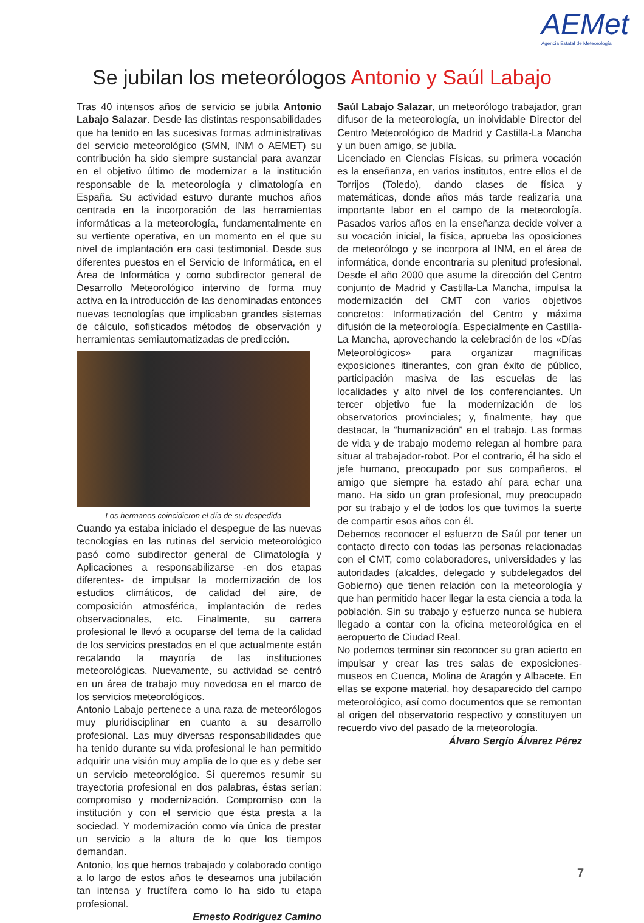AEMet
Agencia Estatal de Meteorología
Se jubilan los meteorólogos Antonio y Saúl Labajo
Tras 40 intensos años de servicio se jubila Antonio Labajo Salazar. Desde las distintas responsabilidades que ha tenido en las sucesivas formas administrativas del servicio meteorológico (SMN, INM o AEMET) su contribución ha sido siempre sustancial para avanzar en el objetivo último de modernizar a la institución responsable de la meteorología y climatología en España. Su actividad estuvo durante muchos años centrada en la incorporación de las herramientas informáticas a la meteorología, fundamentalmente en su vertiente operativa, en un momento en el que su nivel de implantación era casi testimonial. Desde sus diferentes puestos en el Servicio de Informática, en el Área de Informática y como subdirector general de Desarrollo Meteorológico intervino de forma muy activa en la introducción de las denominadas entonces nuevas tecnologías que implicaban grandes sistemas de cálculo, sofisticados métodos de observación y herramientas semiautomatizadas de predicción.
Los hermanos coincidieron el día de su despedida
Cuando ya estaba iniciado el despegue de las nuevas tecnologías en las rutinas del servicio meteorológico pasó como subdirector general de Climatología y Aplicaciones a responsabilizarse -en dos etapas diferentes- de impulsar la modernización de los estudios climáticos, de calidad del aire, de composición atmosférica, implantación de redes observacionales, etc. Finalmente, su carrera profesional le llevó a ocuparse del tema de la calidad de los servicios prestados en el que actualmente están recalando la mayoría de las instituciones meteorológicas. Nuevamente, su actividad se centró en un área de trabajo muy novedosa en el marco de los servicios meteorológicos.
Antonio Labajo pertenece a una raza de meteorólogos muy pluridisciplinar en cuanto a su desarrollo profesional. Las muy diversas responsabilidades que ha tenido durante su vida profesional le han permitido adquirir una visión muy amplia de lo que es y debe ser un servicio meteorológico. Si queremos resumir su trayectoria profesional en dos palabras, éstas serían: compromiso y modernización. Compromiso con la institución y con el servicio que ésta presta a la sociedad. Y modernización como vía única de prestar un servicio a la altura de lo que los tiempos demandan.
Antonio, los que hemos trabajado y colaborado contigo a lo largo de estos años te deseamos una jubilación tan intensa y fructífera como lo ha sido tu etapa profesional.
Ernesto Rodríguez Camino
Saúl Labajo Salazar, un meteorólogo trabajador, gran difusor de la meteorología, un inolvidable Director del Centro Meteorológico de Madrid y Castilla-La Mancha y un buen amigo, se jubila.
Licenciado en Ciencias Físicas, su primera vocación es la enseñanza, en varios institutos, entre ellos el de Torrijos (Toledo), dando clases de física y matemáticas, donde años más tarde realizaría una importante labor en el campo de la meteorología. Pasados varios años en la enseñanza decide volver a su vocación inicial, la física, aprueba las oposiciones de meteorólogo y se incorpora al INM, en el área de informática, donde encontraría su plenitud profesional. Desde el año 2000 que asume la dirección del Centro conjunto de Madrid y Castilla-La Mancha, impulsa la modernización del CMT con varios objetivos concretos: Informatización del Centro y máxima difusión de la meteorología. Especialmente en Castilla-La Mancha, aprovechando la celebración de los «Días Meteorológicos» para organizar magníficas exposiciones itinerantes, con gran éxito de público, participación masiva de las escuelas de las localidades y alto nivel de los conferenciantes. Un tercer objetivo fue la modernización de los observatorios provinciales; y, finalmente, hay que destacar, la “humanización” en el trabajo. Las formas de vida y de trabajo moderno relegan al hombre para situar al trabajador-robot. Por el contrario, él ha sido el jefe humano, preocupado por sus compañeros, el amigo que siempre ha estado ahí para echar una mano. Ha sido un gran profesional, muy preocupado por su trabajo y el de todos los que tuvimos la suerte de compartir esos años con él.
Debemos reconocer el esfuerzo de Saúl por tener un contacto directo con todas las personas relacionadas con el CMT, como colaboradores, universidades y las autoridades (alcaldes, delegado y subdelegados del Gobierno) que tienen relación con la meteorología y que han permitido hacer llegar la esta ciencia a toda la población. Sin su trabajo y esfuerzo nunca se hubiera llegado a contar con la oficina meteorológica en el aeropuerto de Ciudad Real.
No podemos terminar sin reconocer su gran acierto en impulsar y crear las tres salas de exposiciones-museos en Cuenca, Molina de Aragón y Albacete. En ellas se expone material, hoy desaparecido del campo meteorológico, así como documentos que se remontan al origen del observatorio respectivo y constituyen un recuerdo vivo del pasado de la meteorología.
Álvaro Sergio Álvarez Pérez
7